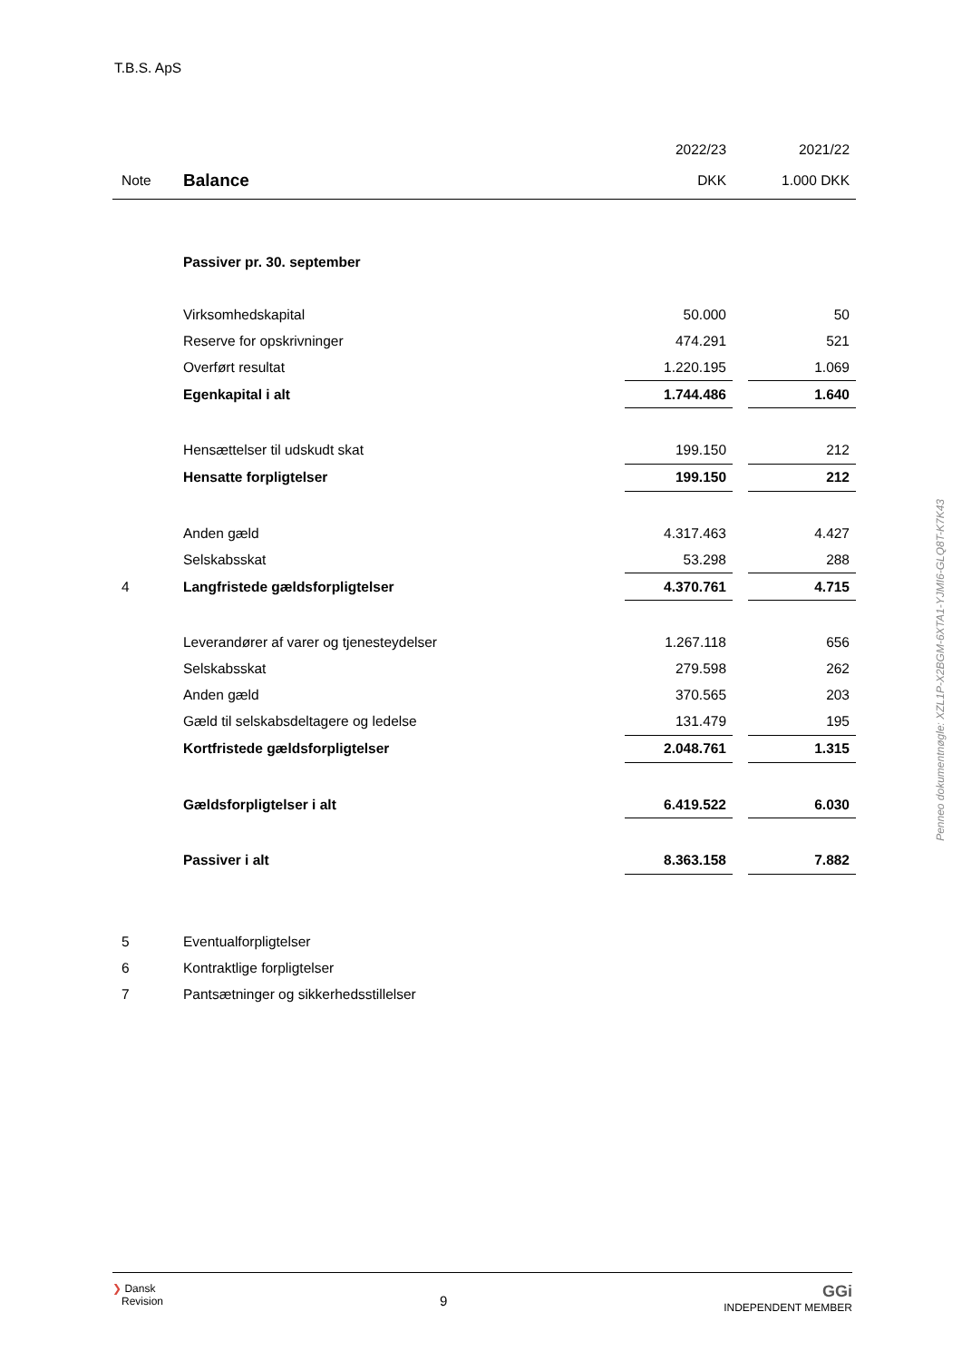T.B.S. ApS
| | | 2022/23 | | 2021/22 |
| Note | Balance | DKK | | 1.000 DKK |
| | Passiver pr. 30. september | | | |
| | Virksomhedskapital | 50.000 | | 50 |
| | Reserve for opskrivninger | 474.291 | | 521 |
| | Overført resultat | 1.220.195 | | 1.069 |
| | Egenkapital i alt | 1.744.486 | | 1.640 |
| | Hensættelser til udskudt skat | 199.150 | | 212 |
| | Hensatte forpligtelser | 199.150 | | 212 |
| | Anden gæld | 4.317.463 | | 4.427 |
| | Selskabsskat | 53.298 | | 288 |
| 4 | Langfristede gældsforpligtelser | 4.370.761 | | 4.715 |
| | Leverandører af varer og tjenesteydelser | 1.267.118 | | 656 |
| | Selskabsskat | 279.598 | | 262 |
| | Anden gæld | 370.565 | | 203 |
| | Gæld til selskabsdeltagere og ledelse | 131.479 | | 195 |
| | Kortfristede gældsforpligtelser | 2.048.761 | | 1.315 |
| | Gældsforpligtelser i alt | 6.419.522 | | 6.030 |
| | Passiver i alt | 8.363.158 | | 7.882 |
| 5 | Eventualforpligtelser | | | |
| 6 | Kontraktlige forpligtelser | | | |
| 7 | Pantsætninger og sikkerhedsstillelser | | | |
Penneo dokumentnøgle: XZL1P-X2BGM-6XTA1-YJMI6-GLQ8T-K7K43
❯ Dansk
Revision
9
GGi
INDEPENDENT MEMBER